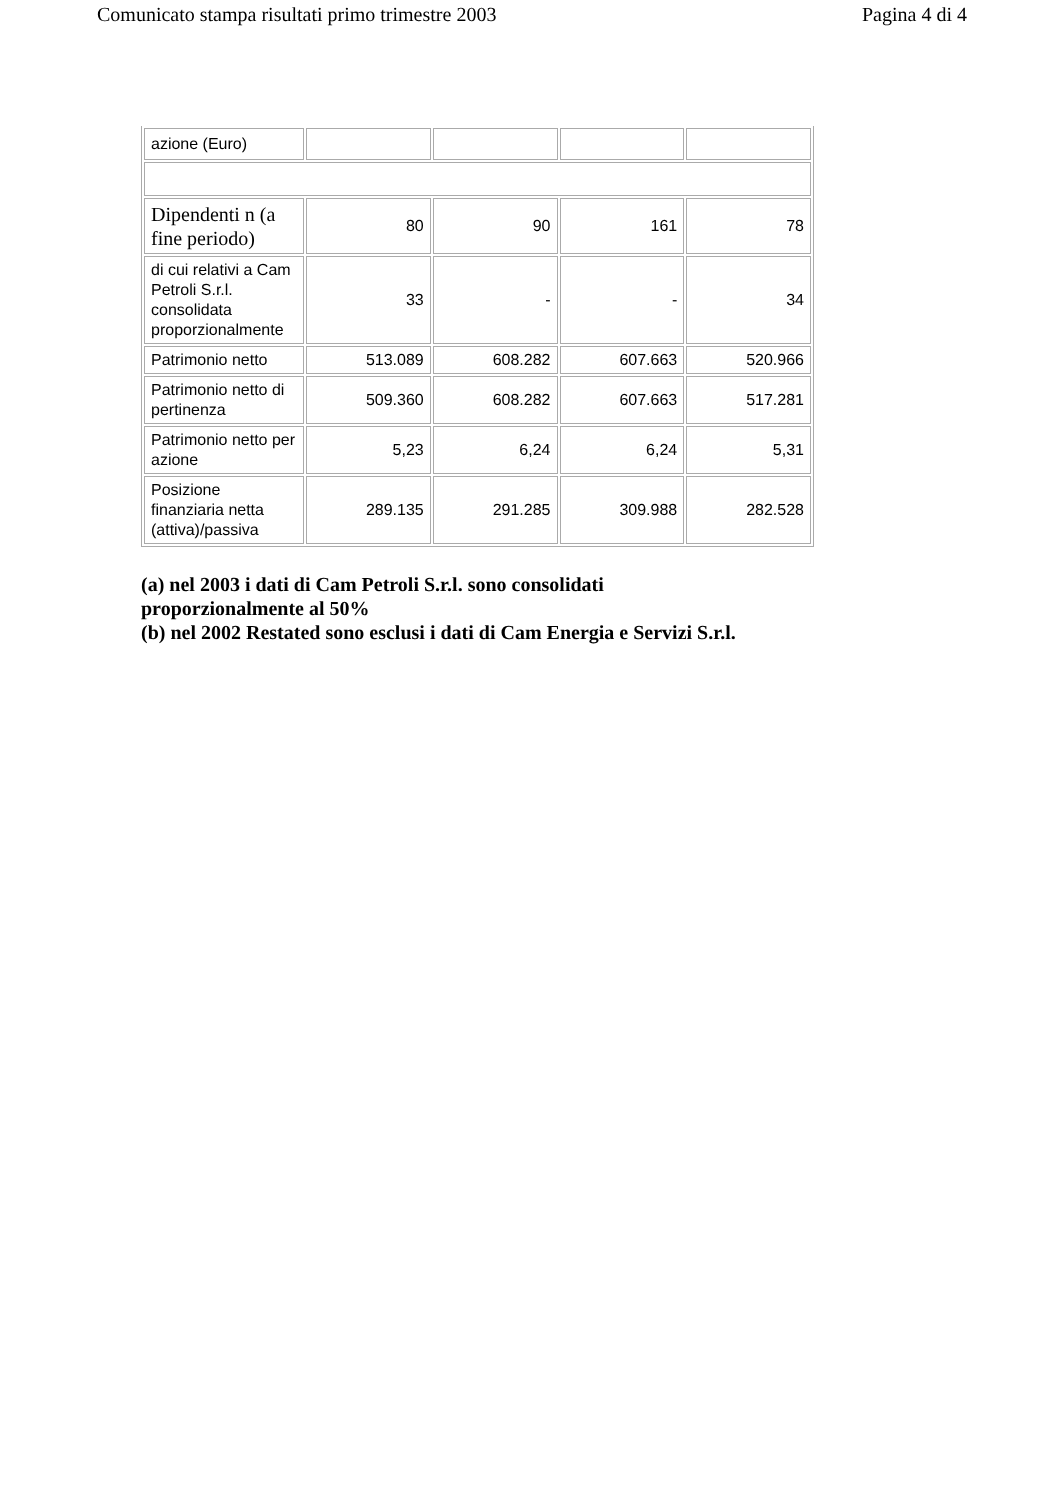Comunicato stampa risultati primo trimestre 2003 Pagina 4 di 4
| azione (Euro) | | | | |
| Dipendenti n (a fine periodo) | 80 | 90 | 161 | 78 |
| di cui relativi a Cam Petroli S.r.l. consolidata proporzionalmente | 33 | - | - | 34 |
| Patrimonio netto | 513.089 | 608.282 | 607.663 | 520.966 |
| Patrimonio netto di pertinenza | 509.360 | 608.282 | 607.663 | 517.281 |
| Patrimonio netto per azione | 5,23 | 6,24 | 6,24 | 5,31 |
| Posizione finanziaria netta (attiva)/passiva | 289.135 | 291.285 | 309.988 | 282.528 |
(a) nel 2003 i dati di Cam Petroli S.r.l. sono consolidati
proporzionalmente al 50%
(b) nel 2002 Restated sono esclusi i dati di Cam Energia e Servizi S.r.l.